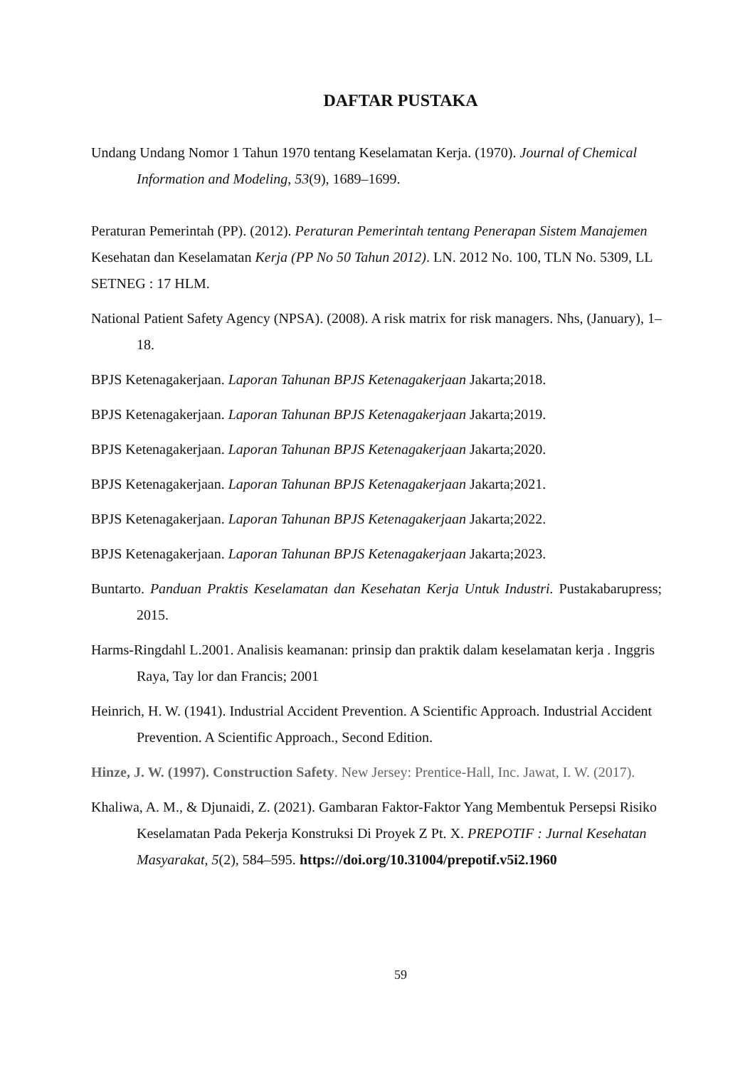DAFTAR PUSTAKA
Undang Undang Nomor 1 Tahun 1970 tentang Keselamatan Kerja. (1970). Journal of Chemical Information and Modeling, 53(9), 1689–1699.
Peraturan Pemerintah (PP). (2012). Peraturan Pemerintah tentang Penerapan Sistem Manajemen
Kesehatan dan Keselamatan Kerja (PP No 50 Tahun 2012). LN. 2012 No. 100, TLN No. 5309, LL SETNEG : 17 HLM.
National Patient Safety Agency (NPSA). (2008). A risk matrix for risk managers. Nhs, (January), 1– 18.
BPJS Ketenagakerjaan. Laporan Tahunan BPJS Ketenagakerjaan Jakarta;2018.
BPJS Ketenagakerjaan. Laporan Tahunan BPJS Ketenagakerjaan Jakarta;2019.
BPJS Ketenagakerjaan. Laporan Tahunan BPJS Ketenagakerjaan Jakarta;2020.
BPJS Ketenagakerjaan. Laporan Tahunan BPJS Ketenagakerjaan Jakarta;2021.
BPJS Ketenagakerjaan. Laporan Tahunan BPJS Ketenagakerjaan Jakarta;2022.
BPJS Ketenagakerjaan. Laporan Tahunan BPJS Ketenagakerjaan Jakarta;2023.
Buntarto. Panduan Praktis Keselamatan dan Kesehatan Kerja Untuk Industri. Pustakabarupress; 2015.
Harms-Ringdahl L.2001. Analisis keamanan: prinsip dan praktik dalam keselamatan kerja . Inggris Raya, Tay lor dan Francis; 2001
Heinrich, H. W. (1941). Industrial Accident Prevention. A Scientific Approach. Industrial Accident Prevention. A Scientific Approach., Second Edition.
Hinze, J. W. (1997). Construction Safety. New Jersey: Prentice-Hall, Inc. Jawat, I. W. (2017).
Khaliwa, A. M., & Djunaidi, Z. (2021). Gambaran Faktor-Faktor Yang Membentuk Persepsi Risiko Keselamatan Pada Pekerja Konstruksi Di Proyek Z Pt. X. PREPOTIF : Jurnal Kesehatan Masyarakat, 5(2), 584–595. https://doi.org/10.31004/prepotif.v5i2.1960
59